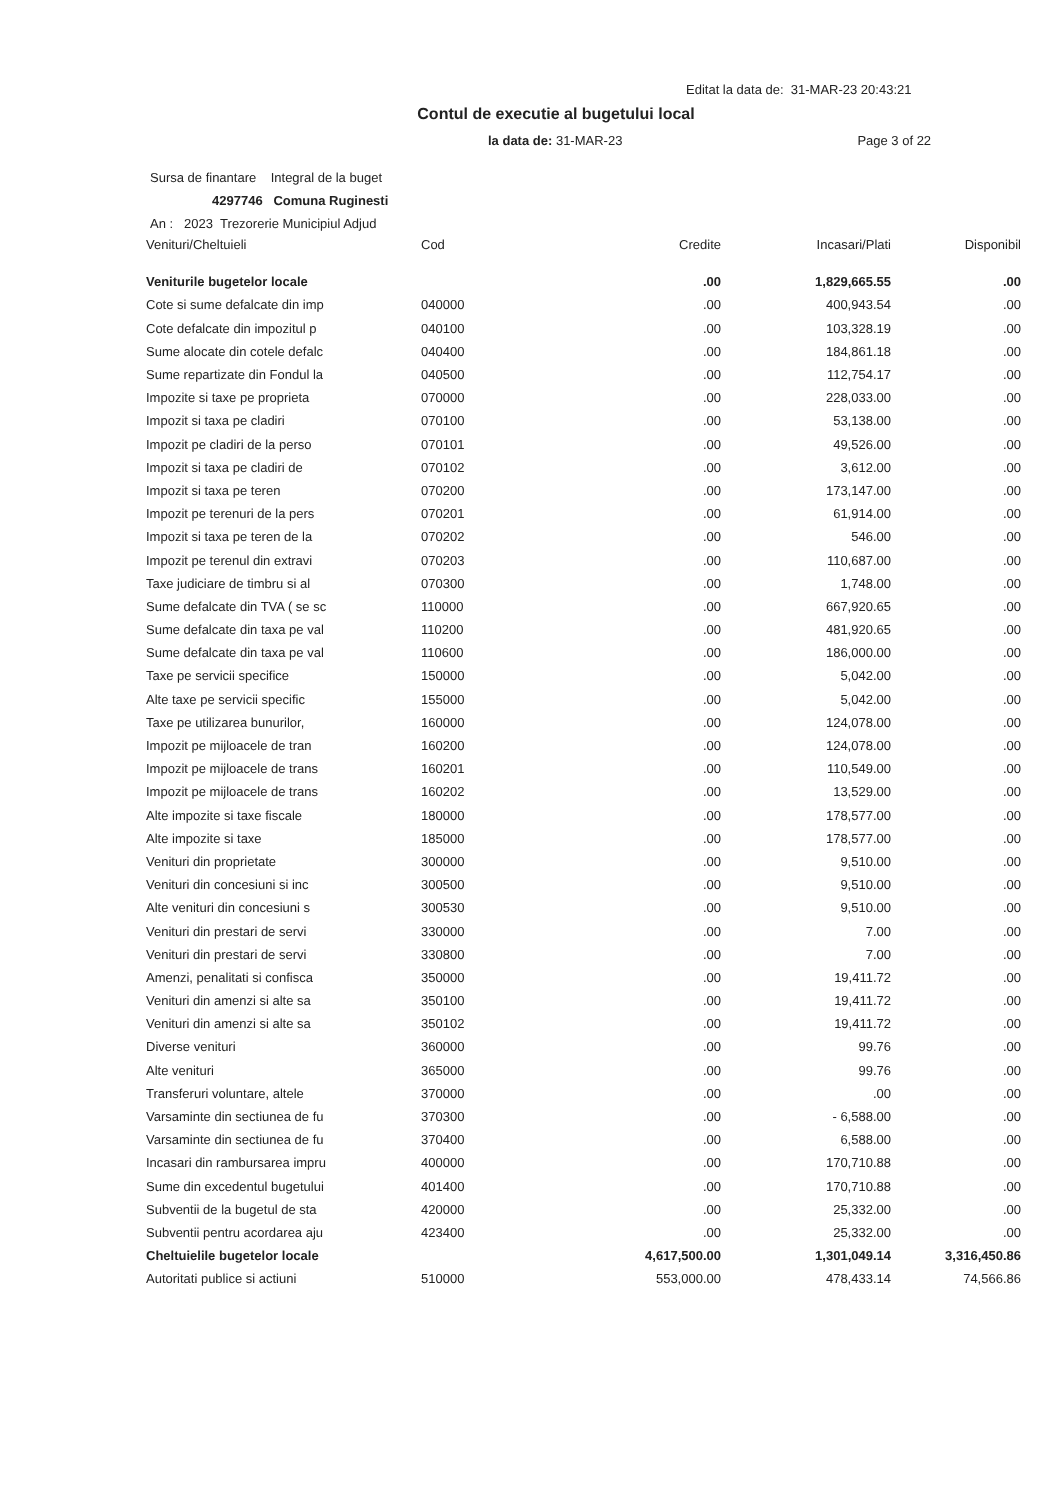Editat la data de: 31-MAR-23 20:43:21
Contul de executie al bugetului local
la data de: 31-MAR-23 Page 3 of 22
Sursa de finantare Integral de la buget
4297746 Comuna Ruginesti
An : 2023 Trezorerie Municipiul Adjud
| Venituri/Cheltuieli | Cod | Credite | Incasari/Plati | Disponibil |
| --- | --- | --- | --- | --- |
| Veniturile bugetelor locale | | .00 | 1,829,665.55 | .00 |
| Cote si sume defalcate din imp | 040000 | .00 | 400,943.54 | .00 |
| Cote defalcate din impozitul p | 040100 | .00 | 103,328.19 | .00 |
| Sume alocate din cotele defalc | 040400 | .00 | 184,861.18 | .00 |
| Sume repartizate din Fondul la | 040500 | .00 | 112,754.17 | .00 |
| Impozite si taxe pe proprieta | 070000 | .00 | 228,033.00 | .00 |
| Impozit si taxa pe cladiri | 070100 | .00 | 53,138.00 | .00 |
| Impozit pe cladiri de la perso | 070101 | .00 | 49,526.00 | .00 |
| Impozit si taxa pe cladiri de | 070102 | .00 | 3,612.00 | .00 |
| Impozit si taxa pe teren | 070200 | .00 | 173,147.00 | .00 |
| Impozit pe terenuri de la pers | 070201 | .00 | 61,914.00 | .00 |
| Impozit si taxa pe teren de la | 070202 | .00 | 546.00 | .00 |
| Impozit pe terenul din extravi | 070203 | .00 | 110,687.00 | .00 |
| Taxe judiciare de timbru si al | 070300 | .00 | 1,748.00 | .00 |
| Sume defalcate din TVA ( se sc | 110000 | .00 | 667,920.65 | .00 |
| Sume defalcate din taxa pe val | 110200 | .00 | 481,920.65 | .00 |
| Sume defalcate din taxa pe val | 110600 | .00 | 186,000.00 | .00 |
| Taxe pe servicii specifice | 150000 | .00 | 5,042.00 | .00 |
| Alte taxe pe servicii specific | 155000 | .00 | 5,042.00 | .00 |
| Taxe pe utilizarea bunurilor, | 160000 | .00 | 124,078.00 | .00 |
| Impozit pe mijloacele de tran | 160200 | .00 | 124,078.00 | .00 |
| Impozit pe mijloacele de trans | 160201 | .00 | 110,549.00 | .00 |
| Impozit pe mijloacele de trans | 160202 | .00 | 13,529.00 | .00 |
| Alte impozite si taxe fiscale | 180000 | .00 | 178,577.00 | .00 |
| Alte impozite si taxe | 185000 | .00 | 178,577.00 | .00 |
| Venituri din proprietate | 300000 | .00 | 9,510.00 | .00 |
| Venituri din concesiuni si inc | 300500 | .00 | 9,510.00 | .00 |
| Alte venituri din concesiuni s | 300530 | .00 | 9,510.00 | .00 |
| Venituri din prestari de servi | 330000 | .00 | 7.00 | .00 |
| Venituri din prestari de servi | 330800 | .00 | 7.00 | .00 |
| Amenzi, penalitati si confisca | 350000 | .00 | 19,411.72 | .00 |
| Venituri din amenzi si alte sa | 350100 | .00 | 19,411.72 | .00 |
| Venituri din amenzi si alte sa | 350102 | .00 | 19,411.72 | .00 |
| Diverse venituri | 360000 | .00 | 99.76 | .00 |
| Alte venituri | 365000 | .00 | 99.76 | .00 |
| Transferuri voluntare, altele | 370000 | .00 | .00 | .00 |
| Varsaminte din sectiunea de fu | 370300 | .00 | - 6,588.00 | .00 |
| Varsaminte din sectiunea de fu | 370400 | .00 | 6,588.00 | .00 |
| Incasari din rambursarea impru | 400000 | .00 | 170,710.88 | .00 |
| Sume din excedentul bugetului | 401400 | .00 | 170,710.88 | .00 |
| Subventii de la bugetul de sta | 420000 | .00 | 25,332.00 | .00 |
| Subventii pentru acordarea aju | 423400 | .00 | 25,332.00 | .00 |
| Cheltuielile bugetelor locale | | 4,617,500.00 | 1,301,049.14 | 3,316,450.86 |
| Autoritati publice si actiuni | 510000 | 553,000.00 | 478,433.14 | 74,566.86 |